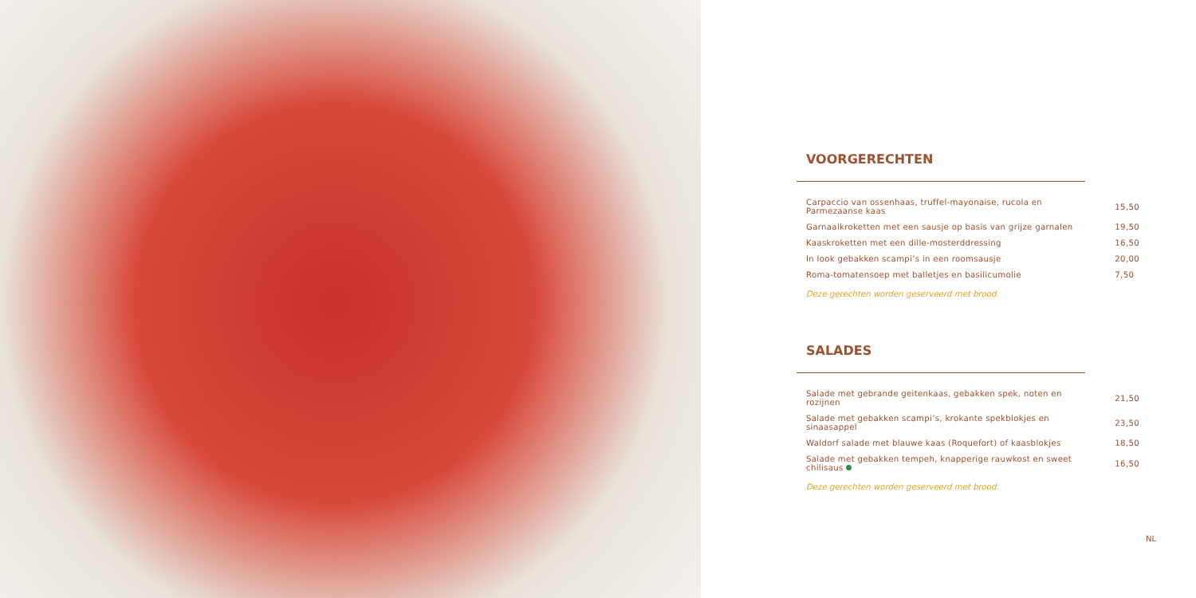VOORGERECHTEN
| Carpaccio van ossenhaas, truffel-mayonaise, rucola en Parmezaanse kaas | 15,50 |
| Garnaalkroketten met een sausje op basis van grijze garnalen | 19,50 |
| Kaaskroketten met een dille-mosterddressing | 16,50 |
| In look gebakken scampi’s in een roomsausje | 20,00 |
| Roma-tomatensoep met balletjes en basilicumolie | 7,50 |
Deze gerechten worden geserveerd met brood.
SALADES
| Salade met gebrande geitenkaas, gebakken spek, noten en rozijnen | 21,50 |
| Salade met gebakken scampi’s, krokante spekblokjes en sinaasappel | 23,50 |
| Waldorf salade met blauwe kaas (Roquefort) of kaasblokjes | 18,50 |
| Salade met gebakken tempeh, knapperige rauwkost en sweet chilisaus | 16,50 |
Deze gerechten worden geserveerd met brood.
NL